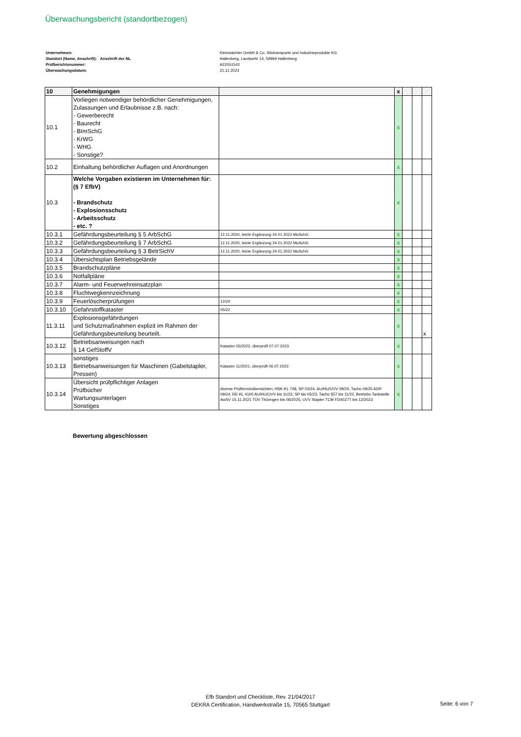Überwachungsbericht (standortbezogen)
Unternehmen:
Standort (Name, Anschrift): Anschrift der NL
Prüfberichtsnummer:
Überwachungsdatum:
Kleinwächter GmbH & Co. Silotransporte und Industrieprodukte KG
Hallenberg, Landwehr 14, 59969 Hallenberg
A22051542
21.11.2023
| 10 | Genehmigungen | | x | | | |
| 10.1 | Vorliegen notwendiger behördlicher Genehmigungen, Zulassungen und Erlaubnisse z.B. nach: - Gewerberecht - Baurecht - BImSchG - KrWG - WHG - Sonstige? | | x | | | |
| 10.2 | Einhaltung behördlicher Auflagen und Anordnungen | | x | | | |
| 10.3 | Welche Vorgaben existieren im Unternehmen für: (§ 7 EfbV) - Brandschutz - Explosionsschutz - Arbeitsschutz - etc. ? | | x | | | |
| 10.3.1 | Gefährdungsbeurteilung § 5 ArbSchG | 12.11.2020, letzte Ergänzung 24.01.2022 MuSchG | x | | | |
| 10.3.2 | Gefährdungsbeurteilung § 7 ArbSchG | 12.11.2020, letzte Ergänzung 24.01.2022 MuSchG | x | | | |
| 10.3.3 | Gefährdungsbeurteilung § 3 BetrSichV | 12.11.2020, letzte Ergänzung 24.01.2022 MuSchG | x | | | |
| 10.3.4 | Übersichtsplan Betriebsgelände | | x | | | |
| 10.3.5 | Brandschutzpläne | | x | | | |
| 10.3.6 | Notfallpläne | | x | | | |
| 10.3.7 | Alarm- und Feuerwehreinsatzplan | | x | | | |
| 10.3.8 | Fluchtwegkennzeichnung | | x | | | |
| 10.3.9 | Feuerlöscherprüfungen | 12/24 | x | | | |
| 10.3.10 | Gefahrstoffkataster | 05/22 | x | | | |
| 11.3.11 | Explosionsgefährdungen und Schutzmaßnahmen explizit im Rahmen der Gefährdungsbeurteilung beurteilt. | | x | | | x |
| 10.3.12 | Betriebsanweisungen nach § 14 GefStoffV | Kataster 05/2022, überprüft 07.07.2023 | x | | | |
| 10.3.13 | sonstiges Betriebsanweisungen für Maschinen (Gabelstapler, Pressen) | Kataster 11/2021, überprüft 06.07.2023 | x | | | |
| 10.3.14 | Übersicht prüfpflichtiger Anlagen Prüfbücher Wartungsunterlagen Sonstiges | diverse Prüfterminübersichten; HSK-KL 748, SP 03/24, AU/HU/UVV 09/24, Tacho 09/25 ADR 09/24; RE-KL 4100 AU/HU/UVV bis 11/22, SP bis 05/23, Tacho §57 bis 11/22, Betriebs-Tankstelle AwSV 15.11.2021 TÜV Thüringen bis 06/2025, UVV Stapler TCM FD40Z7T bis 12/2023 | x | | | |
Bewertung abgeschlossen
Efb Standort und Checkliste, Rev. 21/04/2017
DEKRA Certification, Handwerkstraße 15, 70565 Stuttgart
Seite: 6 von 7